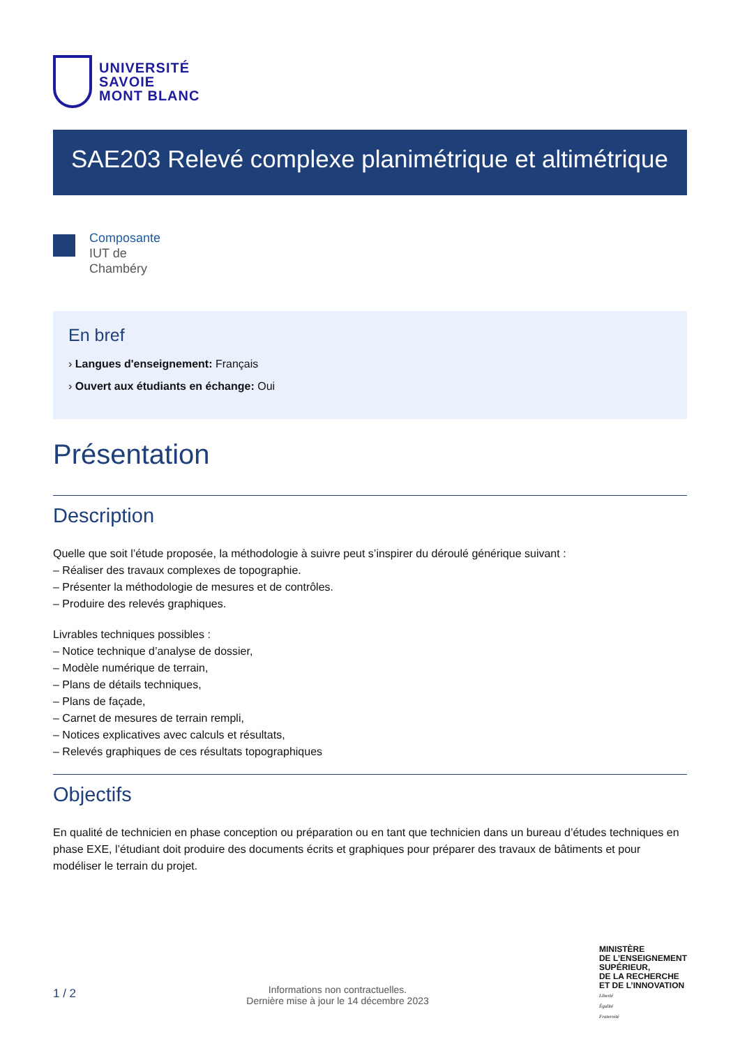UNIVERSITÉ
SAVOIE
MONT BLANC
SAE203 Relevé complexe planimétrique et altimétrique
Composante
IUT de
Chambéry
En bref
› Langues d'enseignement: Français
› Ouvert aux étudiants en échange: Oui
Présentation
Description
Quelle que soit l’étude proposée, la méthodologie à suivre peut s’inspirer du déroulé générique suivant :
– Réaliser des travaux complexes de topographie.
– Présenter la méthodologie de mesures et de contrôles.
– Produire des relevés graphiques.
Livrables techniques possibles :
– Notice technique d’analyse de dossier,
– Modèle numérique de terrain,
– Plans de détails techniques,
– Plans de façade,
– Carnet de mesures de terrain rempli,
– Notices explicatives avec calculs et résultats,
– Relevés graphiques de ces résultats topographiques
Objectifs
En qualité de technicien en phase conception ou préparation ou en tant que technicien dans un bureau d’études techniques en phase EXE, l’étudiant doit produire des documents écrits et graphiques pour préparer des travaux de bâtiments et pour modéliser le terrain du projet.
1 / 2
Informations non contractuelles.
Dernière mise à jour le 14 décembre 2023
MINISTÈRE
DE L’ENSEIGNEMENT
SUPÉRIEUR,
DE LA RECHERCHE
ET DE L’INNOVATION
Liberté
Égalité
Fraternité